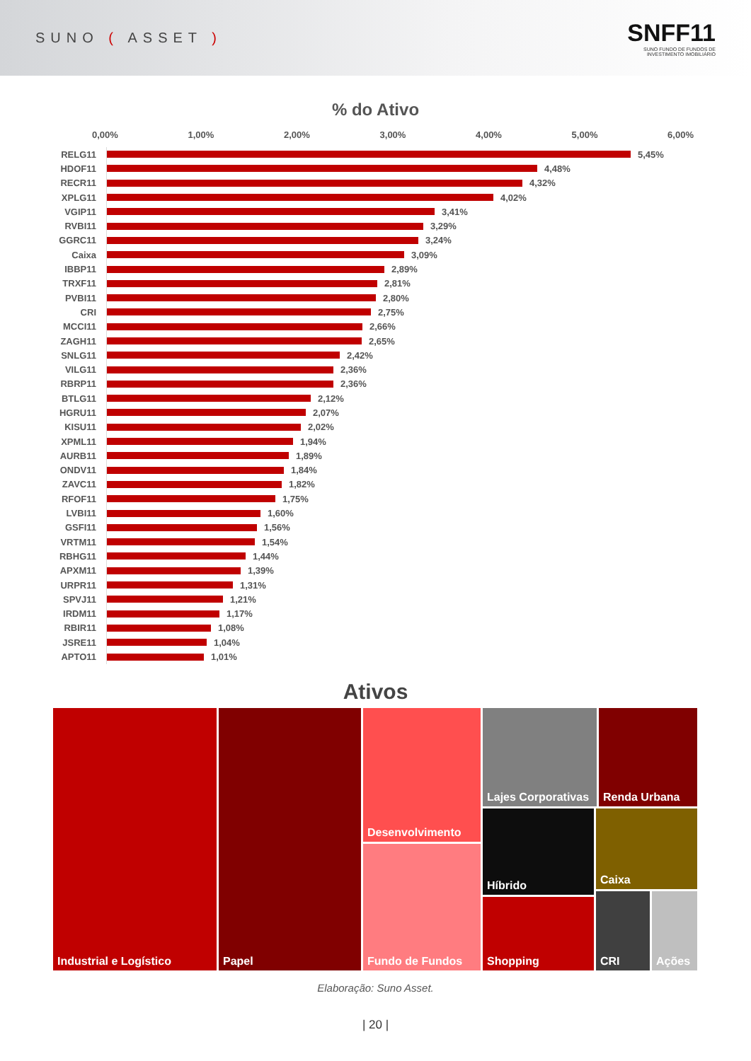SUNO ( ASSET )
SNFF11
SUNO FUNDO DE FUNDOS DE
INVESTIMENTO IMOBILIÁRIO
% do Ativo
0,00% 1,00% 2,00% 3,00% 4,00% 5,00% 6,00%
RELG11 5,45%
HDOF11 4,48%
RECR11 4,32%
XPLG11 4,02%
VGIP11 3,41%
RVBI11 3,29%
GGRC11 3,24%
Caixa 3,09%
IBBP11 2,89%
TRXF11 2,81%
PVBI11 2,80%
CRI 2,75%
MCCI11 2,66%
ZAGH11 2,65%
SNLG11 2,42%
VILG11 2,36%
RBRP11 2,36%
BTLG11 2,12%
HGRU11 2,07%
KISU11 2,02%
XPML11 1,94%
AURB11 1,89%
ONDV11 1,84%
ZAVC11 1,82%
RFOF11 1,75%
LVBI11 1,60%
GSFI11 1,56%
VRTM11 1,54%
RBHG11 1,44%
APXM11 1,39%
URPR11 1,31%
SPVJ11 1,21%
IRDM11 1,17%
RBIR11 1,08%
JSRE11 1,04%
APTO11 1,01%
Ativos
Industrial e Logístico Papel
Desenvolvimento
Fundo de Fundos
Lajes Corporativas
Renda Urbana
Híbrido
Shopping
Caixa
CRI Ações
Elaboração: Suno Asset.
| 20 |